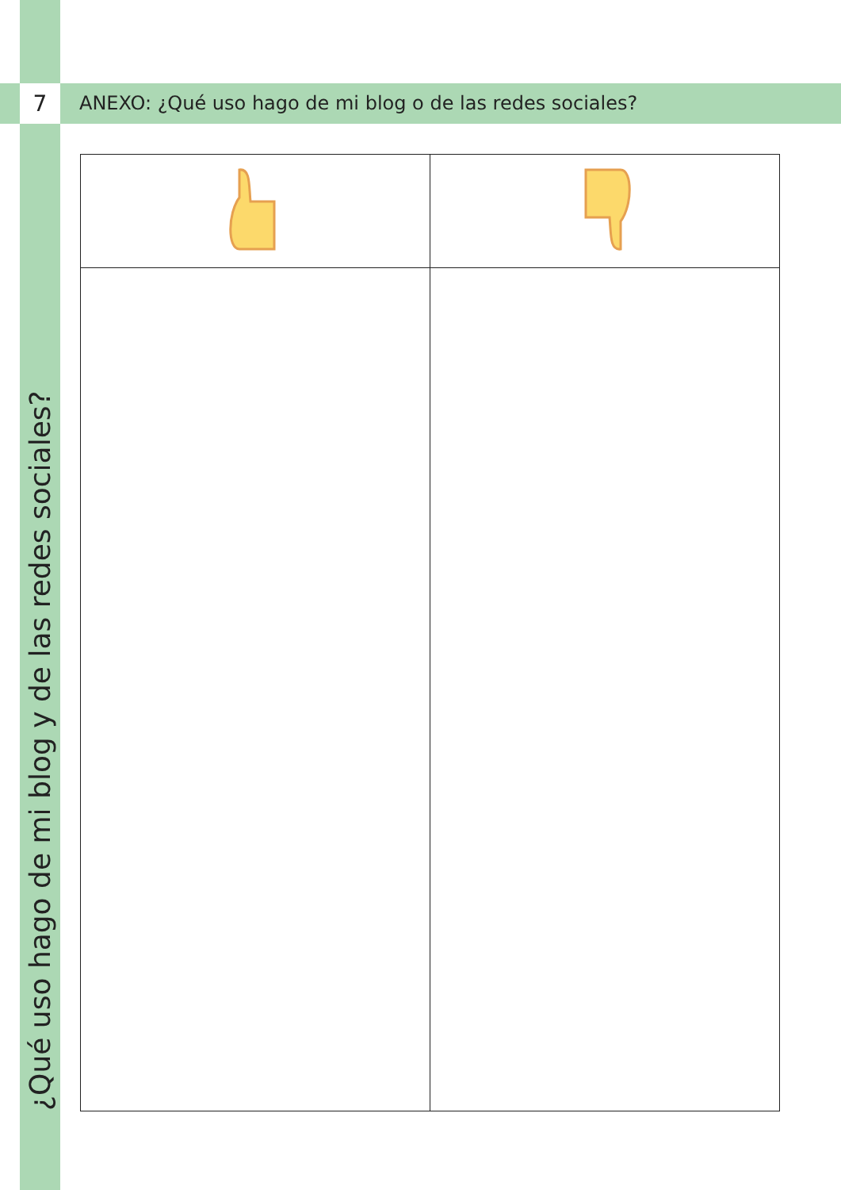7
ANEXO: ¿Qué uso hago de mi blog o de las redes sociales?
¿Qué uso hago de mi blog y de las redes sociales?